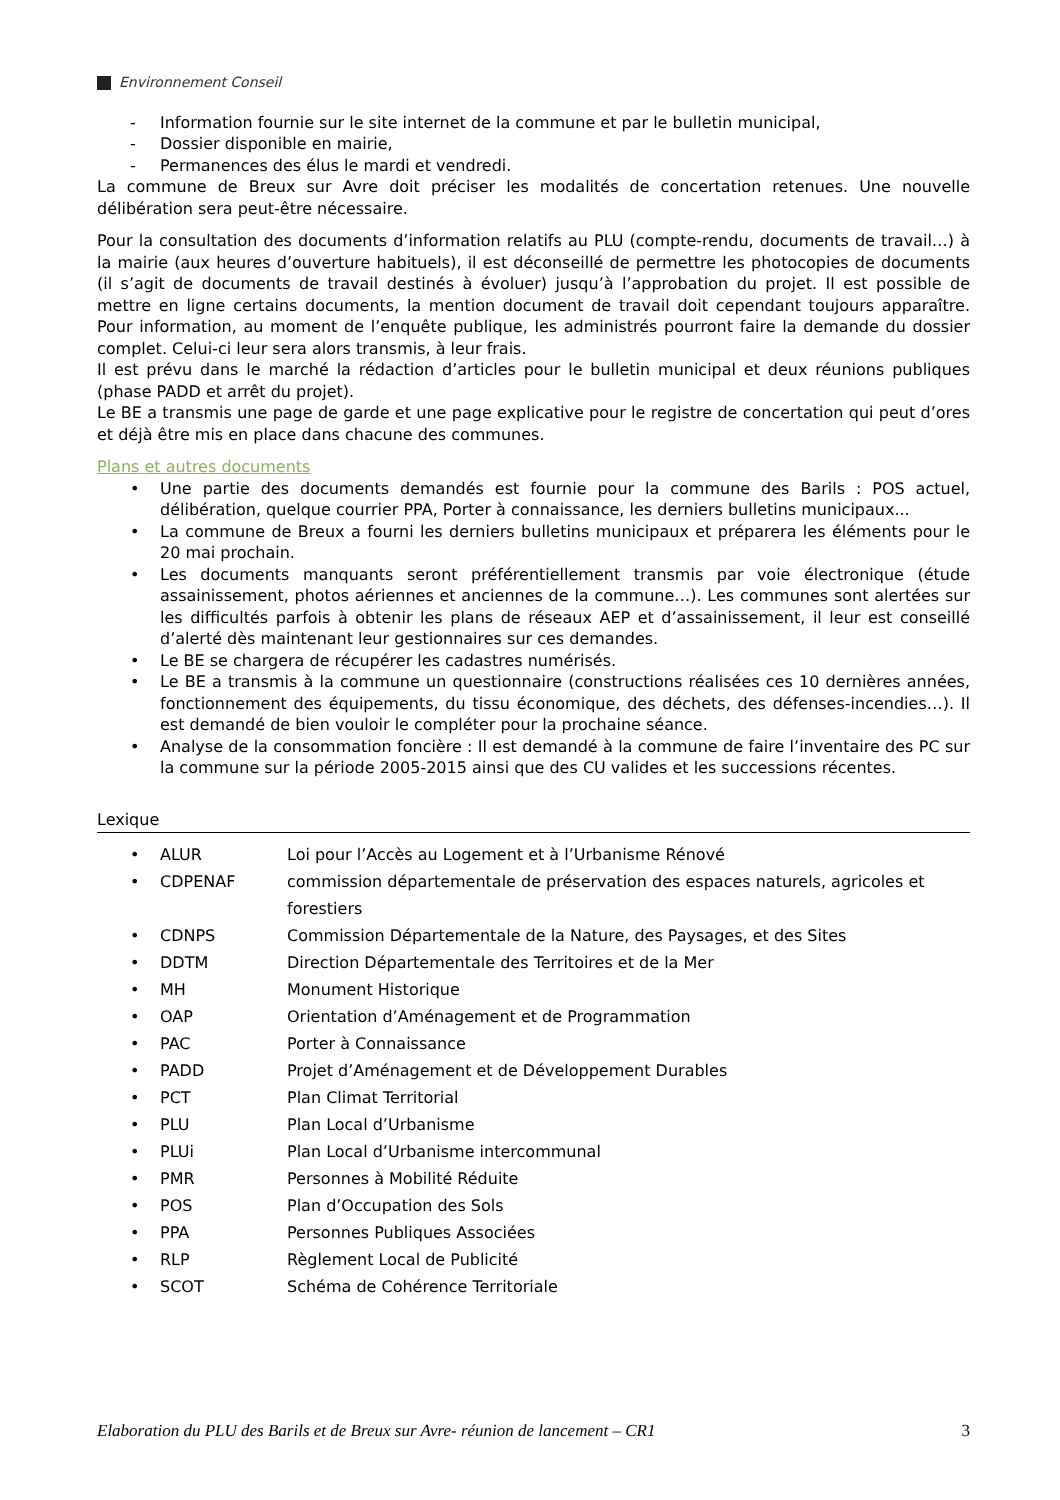Environnement Conseil
- Information fournie sur le site internet de la commune et par le bulletin municipal,
- Dossier disponible en mairie,
- Permanences des élus le mardi et vendredi.
La commune de Breux sur Avre doit préciser les modalités de concertation retenues. Une nouvelle délibération sera peut-être nécessaire.
Pour la consultation des documents d’information relatifs au PLU (compte-rendu, documents de travail…) à la mairie (aux heures d’ouverture habituels), il est déconseillé de permettre les photocopies de documents (il s’agit de documents de travail destinés à évoluer) jusqu’à l’approbation du projet. Il est possible de mettre en ligne certains documents, la mention document de travail doit cependant toujours apparaître. Pour information, au moment de l’enquête publique, les administrés pourront faire la demande du dossier complet. Celui-ci leur sera alors transmis, à leur frais.
Il est prévu dans le marché la rédaction d’articles pour le bulletin municipal et deux réunions publiques (phase PADD et arrêt du projet).
Le BE a transmis une page de garde et une page explicative pour le registre de concertation qui peut d’ores et déjà être mis en place dans chacune des communes.
Plans et autres documents
• Une partie des documents demandés est fournie pour la commune des Barils : POS actuel, délibération, quelque courrier PPA, Porter à connaissance, les derniers bulletins municipaux...
• La commune de Breux a fourni les derniers bulletins municipaux et préparera les éléments pour le 20 mai prochain.
• Les documents manquants seront préférentiellement transmis par voie électronique (étude assainissement, photos aériennes et anciennes de la commune…). Les communes sont alertées sur les difficultés parfois à obtenir les plans de réseaux AEP et d’assainissement, il leur est conseillé d’alerté dès maintenant leur gestionnaires sur ces demandes.
• Le BE se chargera de récupérer les cadastres numérisés.
• Le BE a transmis à la commune un questionnaire (constructions réalisées ces 10 dernières années, fonctionnement des équipements, du tissu économique, des déchets, des défenses-incendies…). Il est demandé de bien vouloir le compléter pour la prochaine séance.
• Analyse de la consommation foncière : Il est demandé à la commune de faire l’inventaire des PC sur la commune sur la période 2005-2015 ainsi que des CU valides et les successions récentes.
Lexique
| • | ALUR | Loi pour l’Accès au Logement et à l’Urbanisme Rénové |
| • | CDPENAF | commission départementale de préservation des espaces naturels, agricoles et forestiers |
| • | CDNPS | Commission Départementale de la Nature, des Paysages, et des Sites |
| • | DDTM | Direction Départementale des Territoires et de la Mer |
| • | MH | Monument Historique |
| • | OAP | Orientation d’Aménagement et de Programmation |
| • | PAC | Porter à Connaissance |
| • | PADD | Projet d’Aménagement et de Développement Durables |
| • | PCT | Plan Climat Territorial |
| • | PLU | Plan Local d’Urbanisme |
| • | PLUi | Plan Local d’Urbanisme intercommunal |
| • | PMR | Personnes à Mobilité Réduite |
| • | POS | Plan d’Occupation des Sols |
| • | PPA | Personnes Publiques Associées |
| • | RLP | Règlement Local de Publicité |
| • | SCOT | Schéma de Cohérence Territoriale |
Elaboration du PLU des Barils et de Breux sur Avre- réunion de lancement – CR1 3